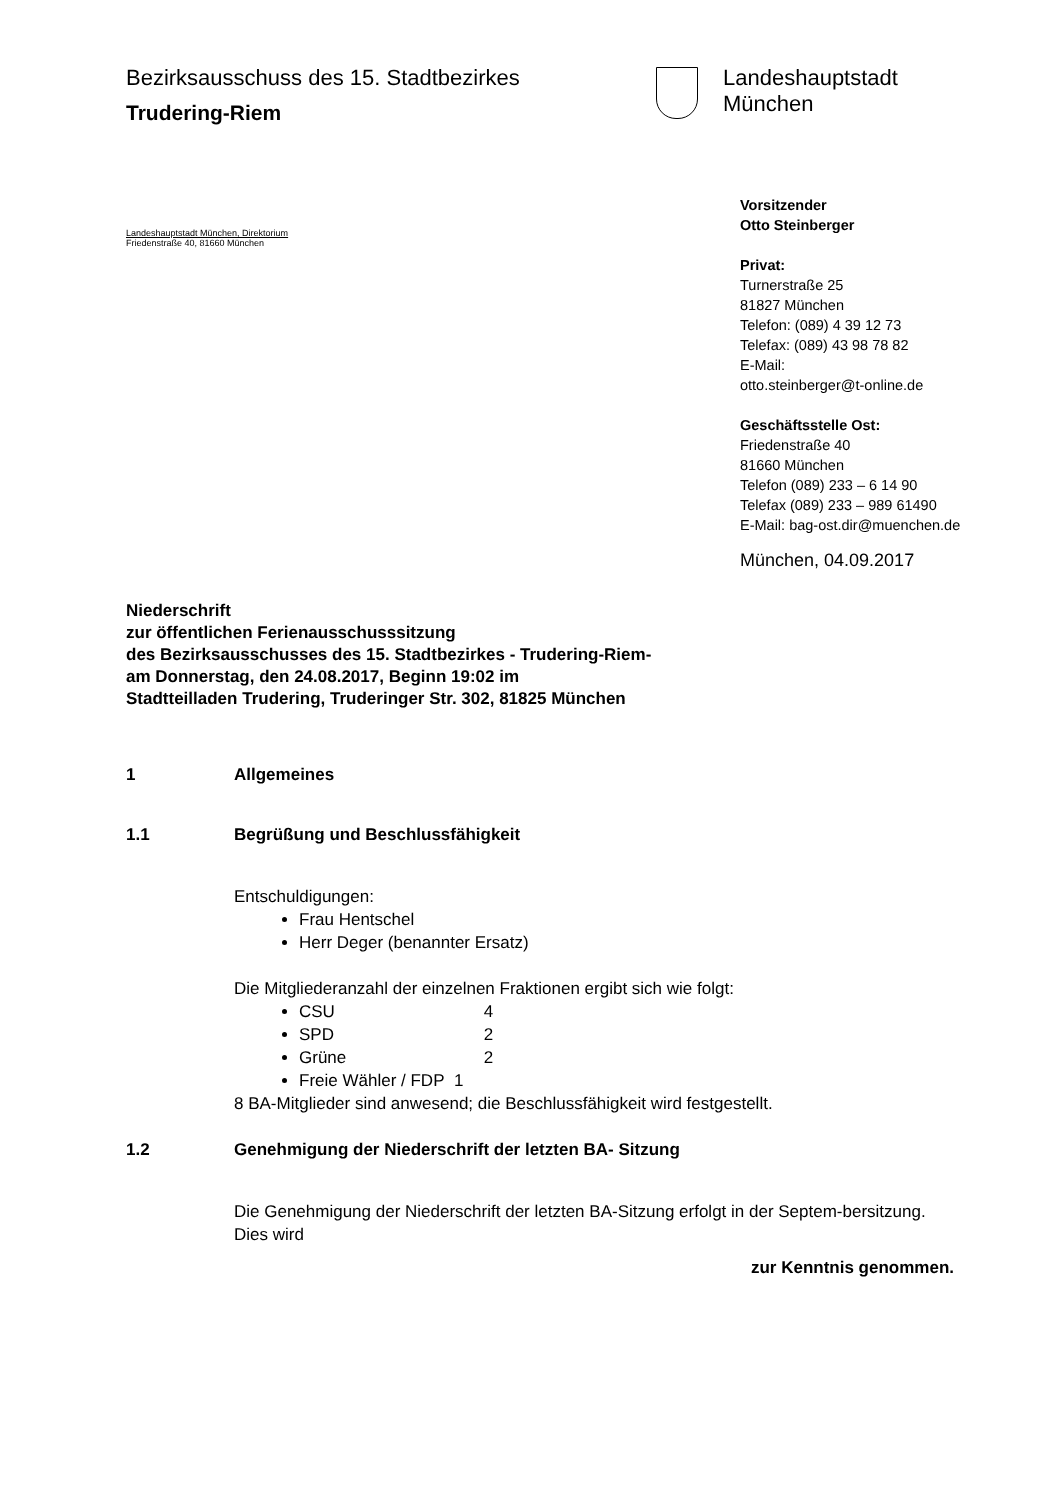Bezirksausschuss des 15. Stadtbezirkes
Trudering-Riem
Landeshauptstadt
München
Landeshauptstadt München, Direktorium
Friedenstraße 40, 81660 München
Vorsitzender
Otto Steinberger
Privat:
Turnerstraße 25
81827 München
Telefon: (089) 4 39 12 73
Telefax: (089) 43 98 78 82
E-Mail:
otto.steinberger@t-online.de
Geschäftsstelle Ost:
Friedenstraße 40
81660 München
Telefon (089) 233 – 6 14 90
Telefax (089) 233 – 989 61490
E-Mail: bag-ost.dir@muenchen.de
München, 04.09.2017
Niederschrift
zur öffentlichen Ferienausschusssitzung
des Bezirksausschusses des 15. Stadtbezirkes - Trudering-Riem-
am Donnerstag, den 24.08.2017, Beginn 19:02 im
Stadtteilladen Trudering, Truderinger Str. 302, 81825 München
1 Allgemeines
1.1 Begrüßung und Beschlussfähigkeit
Entschuldigungen:
Frau Hentschel
Herr Deger (benannter Ersatz)
Die Mitgliederanzahl der einzelnen Fraktionen ergibt sich wie folgt:
CSU 4
SPD 2
Grüne 2
Freie Wähler / FDP 1
8 BA-Mitglieder sind anwesend; die Beschlussfähigkeit wird festgestellt.
1.2 Genehmigung der Niederschrift der letzten BA- Sitzung
Die Genehmigung der Niederschrift der letzten BA-Sitzung erfolgt in der Septem-bersitzung.
Dies wird
zur Kenntnis genommen.